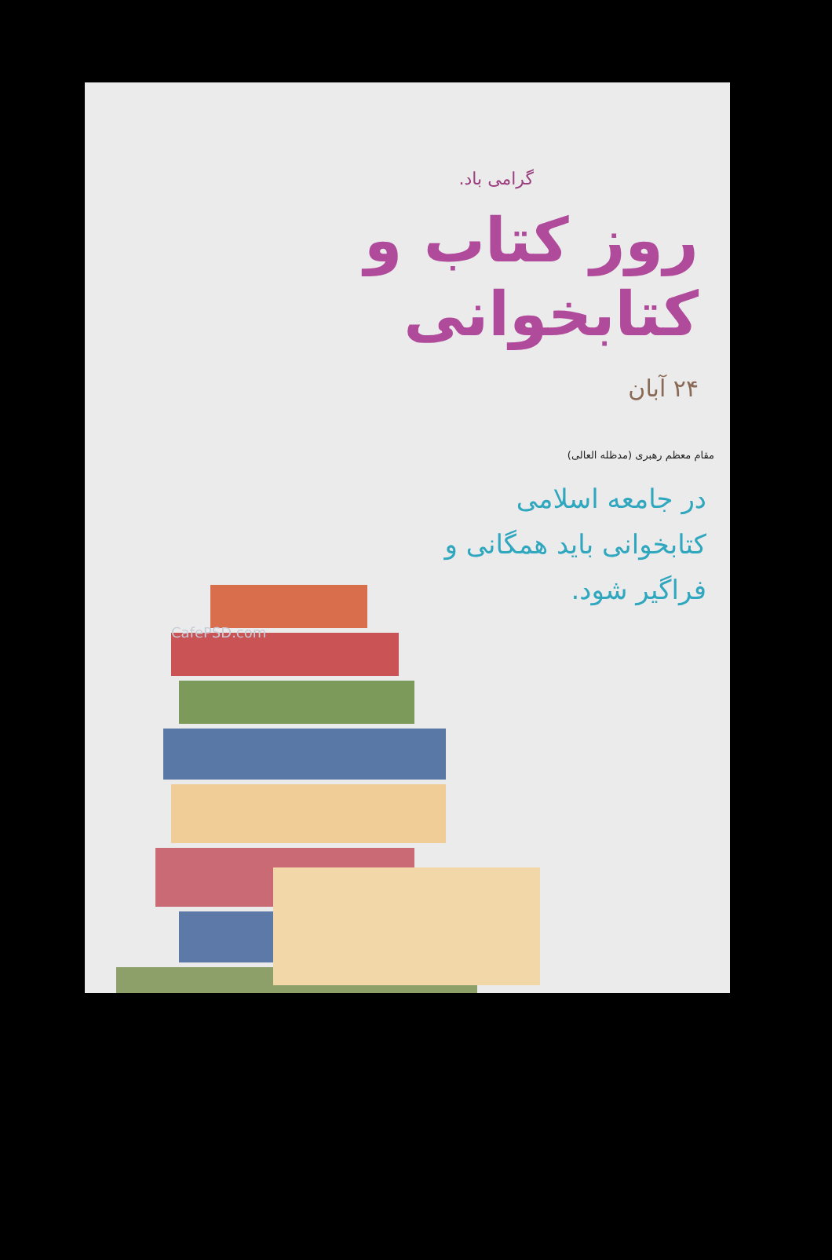گرامی باد.
روز کتاب و کتابخوانی
۲۴ آبان
مقام معظم رهبری (مدظله العالی)
در جامعه اسلامی کتابخوانی باید همگانی و فراگیر شود.
CafePSD.com